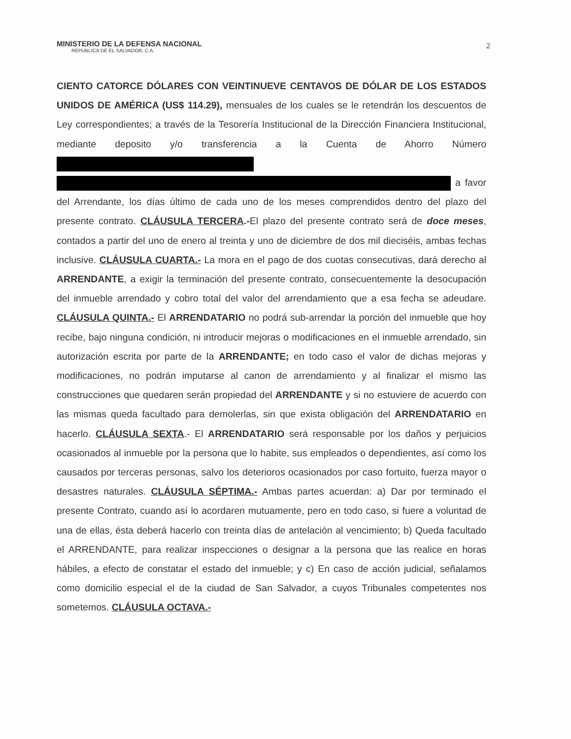MINISTERIO DE LA DEFENSA NACIONAL
REPUBLICA DE EL SALVADOR, C.A.
2
CIENTO CATORCE DÓLARES CON VEINTINUEVE CENTAVOS DE DÓLAR DE LOS ESTADOS UNIDOS DE AMÉRICA (US$ 114.29), mensuales de los cuales se le retendrán los descuentos de Ley correspondientes; a través de la Tesorería Institucional de la Dirección Financiera Institucional, mediante deposito y/o transferencia a la Cuenta de Ahorro Número a favor del Arrendante, los días último de cada uno de los meses comprendidos dentro del plazo del presente contrato. CLÁUSULA TERCERA.-El plazo del presente contrato será de doce meses, contados a partir del uno de enero al treinta y uno de diciembre de dos mil dieciséis, ambas fechas inclusive. CLÁUSULA CUARTA.- La mora en el pago de dos cuotas consecutivas, dará derecho al ARRENDANTE, a exigir la terminación del presente contrato, consecuentemente la desocupación del inmueble arrendado y cobro total del valor del arrendamiento que a esa fecha se adeudare. CLÁUSULA QUINTA.- El ARRENDATARIO no podrá sub-arrendar la porción del inmueble que hoy recibe, bajo ninguna condición, ni introducir mejoras o modificaciones en el inmueble arrendado, sin autorización escrita por parte de la ARRENDANTE; en todo caso el valor de dichas mejoras y modificaciones, no podrán imputarse al canon de arrendamiento y al finalizar el mismo las construcciones que quedaren serán propiedad del ARRENDANTE y si no estuviere de acuerdo con las mismas queda facultado para demolerlas, sin que exista obligación del ARRENDATARIO en hacerlo. CLÁUSULA SEXTA.- El ARRENDATARIO será responsable por los daños y perjuicios ocasionados al inmueble por la persona que lo habite, sus empleados o dependientes, así como los causados por terceras personas, salvo los deterioros ocasionados por caso fortuito, fuerza mayor o desastres naturales. CLÁUSULA SÉPTIMA.- Ambas partes acuerdan: a) Dar por terminado el presente Contrato, cuando así lo acordaren mutuamente, pero en todo caso, si fuere a voluntad de una de ellas, ésta deberá hacerlo con treinta días de antelación al vencimiento; b) Queda facultado el ARRENDANTE, para realizar inspecciones o designar a la persona que las realice en horas hábiles, a efecto de constatar el estado del inmueble; y c) En caso de acción judicial, señalamos como domicilio especial el de la ciudad de San Salvador, a cuyos Tribunales competentes nos sometemos. CLÁUSULA OCTAVA.-